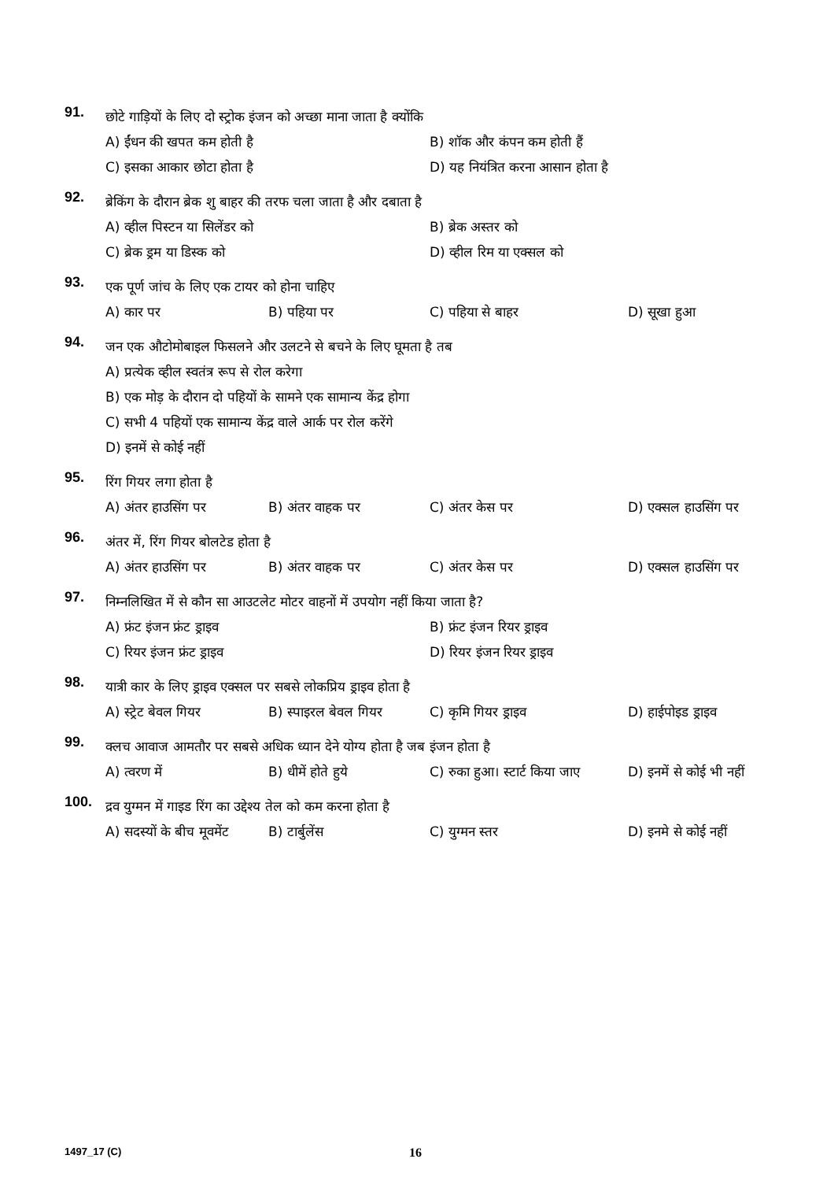91.
छोटे गाड़ियों के लिए दो स्ट्रोक इंजन को अच्छा माना जाता है क्योंकि
A) ईंधन की खपत कम होती है B) शॉक और कंपन कम होती हैं
C) इसका आकार छोटा होता है D) यह नियंत्रित करना आसान होता है
92.
ब्रेकिंग के दौरान ब्रेक शु बाहर की तरफ चला जाता है और दबाता है
A) व्हील पिस्टन या सिलेंडर को B) ब्रेक अस्तर को
C) ब्रेक ड्रम या डिस्क को D) व्हील रिम या एक्सल को
93.
एक पूर्ण जांच के लिए एक टायर को होना चाहिए
A) कार पर B) पहिया पर C) पहिया से बाहर D) सूखा हुआ
94.
जन एक औटोमोबाइल फिसलने और उलटने से बचने के लिए घूमता है तब
A) प्रत्येक व्हील स्वतंत्र रूप से रोल करेगा
B) एक मोड़ के दौरान दो पहियों के सामने एक सामान्य केंद्र होगा
C) सभी 4 पहियों एक सामान्य केंद्र वाले आर्क पर रोल करेंगे
D) इनमें से कोई नहीं
95.
रिंग गियर लगा होता है
A) अंतर हाउसिंग पर B) अंतर वाहक पर C) अंतर केस पर D) एक्सल हाउसिंग पर
96.
अंतर में, रिंग गियर बोलटेड होता है
A) अंतर हाउसिंग पर B) अंतर वाहक पर C) अंतर केस पर D) एक्सल हाउसिंग पर
97.
निम्नलिखित में से कौन सा आउटलेट मोटर वाहनों में उपयोग नहीं किया जाता है?
A) फ्रंट इंजन फ्रंट ड्राइव B) फ्रंट इंजन रियर ड्राइव
C) रियर इंजन फ्रंट ड्राइव D) रियर इंजन रियर ड्राइव
98.
यात्री कार के लिए ड्राइव एक्सल पर सबसे लोकप्रिय ड्राइव होता है
A) स्ट्रेट बेवल गियर B) स्पाइरल बेवल गियर C) कृमि गियर ड्राइव D) हाईपोइड ड्राइव
99.
क्लच आवाज आमतौर पर सबसे अधिक ध्यान देने योग्य होता है जब इंजन होता है
A) त्वरण में B) धीमें होते हुये C) रुका हुआ। स्टार्ट किया जाए D) इनमें से कोई भी नहीं
100.
द्रव युग्मन में गाइड रिंग का उद्देश्य तेल को कम करना होता है
A) सदस्यों के बीच मूवमेंट B) टार्बुलेंस C) युग्मन स्तर D) इनमे से कोई नहीं
1497_17 (C) 16